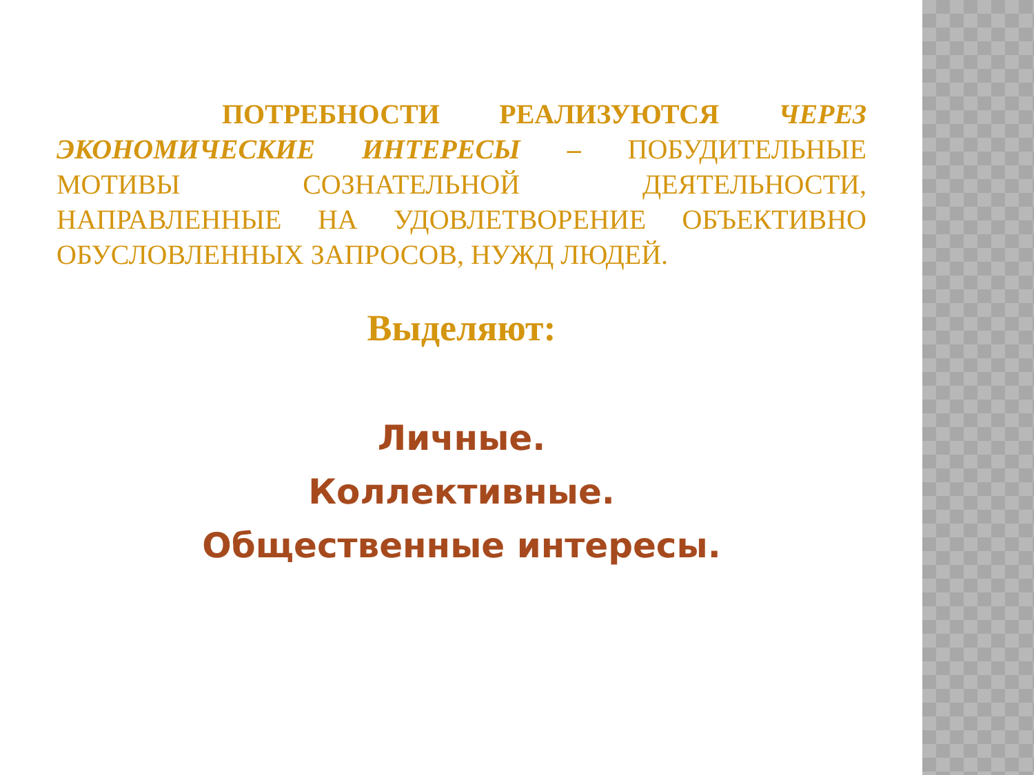ПОТРЕБНОСТИ РЕАЛИЗУЮТСЯ ЧЕРЕЗ ЭКОНОМИЧЕСКИЕ ИНТЕРЕСЫ – ПОБУДИТЕЛЬНЫЕ МОТИВЫ СОЗНАТЕЛЬНОЙ ДЕЯТЕЛЬНОСТИ, НАПРАВЛЕННЫЕ НА УДОВЛЕТВОРЕНИЕ ОБЪЕКТИВНО ОБУСЛОВЛЕННЫХ ЗАПРОСОВ, НУЖД ЛЮДЕЙ.
Выделяют:
Личные.
Коллективные.
Общественные интересы.